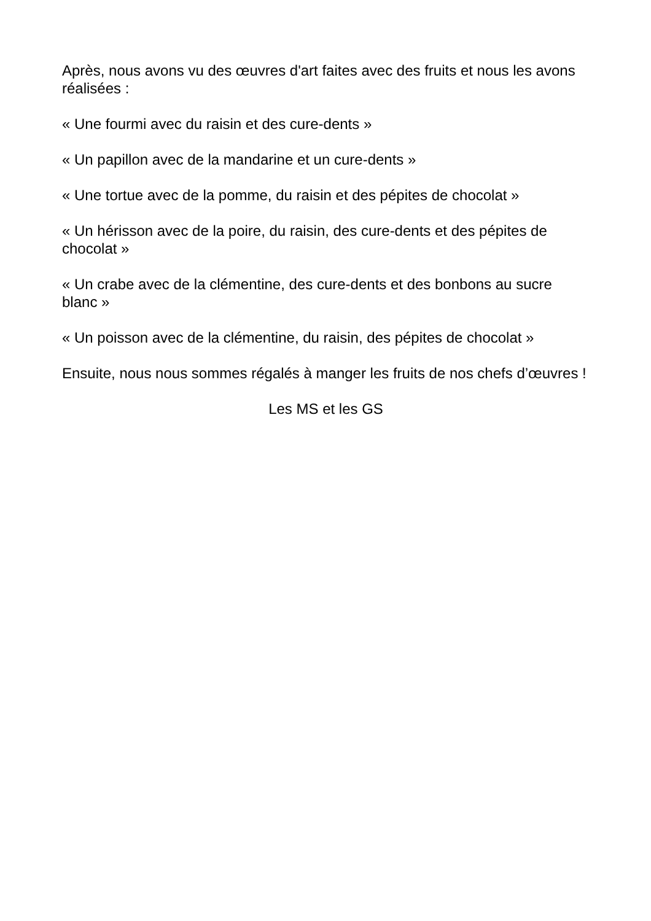Après, nous avons vu des œuvres d'art faites avec des fruits et nous les avons réalisées :
« Une fourmi avec du raisin et des cure-dents »
« Un papillon avec de la mandarine et un cure-dents »
« Une tortue avec de la pomme, du raisin et des pépites de chocolat »
« Un hérisson avec de la poire, du raisin, des cure-dents et des pépites de chocolat »
« Un crabe avec de la clémentine, des cure-dents et des bonbons au sucre blanc »
« Un poisson avec de la clémentine, du raisin, des pépites de chocolat »
Ensuite, nous nous sommes régalés à manger les fruits de nos chefs d’œuvres !
Les MS et les GS